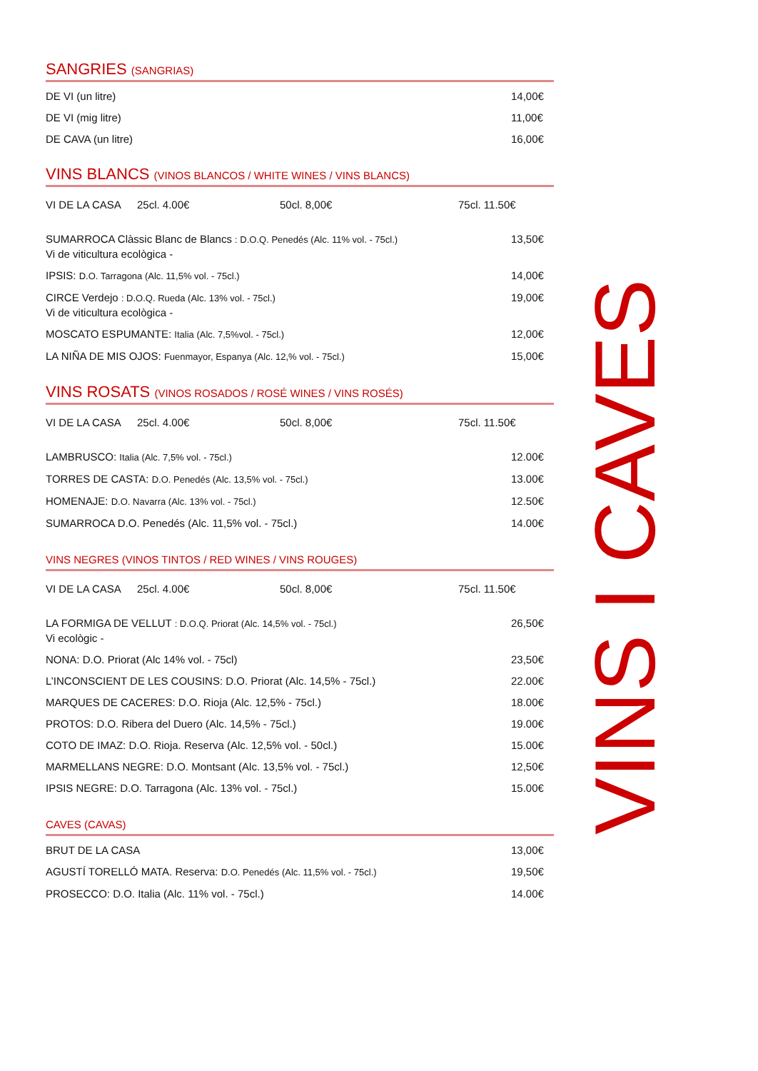SANGRIES (SANGRIAS)
DE VI (un litre) 14,00€
DE VI (mig litre) 11,00€
DE CAVA (un litre) 16,00€
VINS BLANCS (VINOS BLANCOS / WHITE WINES / VINS BLANCS)
VI DE LA CASA 25cl. 4.00€ 50cl. 8,00€ 75cl. 11.50€
SUMARROCA Clàssic Blanc de Blancs : D.O.Q. Penedés (Alc. 11% vol. - 75cl.)
Vi de viticultura ecològica - 13,50€
IPSIS: D.O. Tarragona (Alc. 11,5% vol. - 75cl.) 14,00€
CIRCE Verdejo : D.O.Q. Rueda (Alc. 13% vol. - 75cl.)
Vi de viticultura ecològica - 19,00€
MOSCATO ESPUMANTE: Italia (Alc. 7,5%vol. - 75cl.) 12,00€
LA NIÑA DE MIS OJOS: Fuenmayor, Espanya (Alc. 12,% vol. - 75cl.) 15,00€
VINS ROSATS (VINOS ROSADOS / ROSÉ WINES / VINS ROSÉS)
VI DE LA CASA 25cl. 4.00€ 50cl. 8,00€ 75cl. 11.50€
LAMBRUSCO: Italia (Alc. 7,5% vol. - 75cl.) 12.00€
TORRES DE CASTA: D.O. Penedés (Alc. 13,5% vol. - 75cl.) 13.00€
HOMENAJE: D.O. Navarra (Alc. 13% vol. - 75cl.) 12.50€
SUMARROCA D.O. Penedés (Alc. 11,5% vol. - 75cl.) 14.00€
VINS NEGRES (VINOS TINTOS / RED WINES / VINS ROUGES)
VI DE LA CASA 25cl. 4.00€ 50cl. 8,00€ 75cl. 11.50€
LA FORMIGA DE VELLUT : D.O.Q. Priorat (Alc. 14,5% vol. - 75cl.)
Vi ecològic - 26,50€
NONA: D.O. Priorat (Alc 14% vol. - 75cl) 23,50€
L’INCONSCIENT DE LES COUSINS: D.O. Priorat (Alc. 14,5% - 75cl.) 22.00€
MARQUES DE CACERES: D.O. Rioja (Alc. 12,5% - 75cl.) 18.00€
PROTOS: D.O. Ribera del Duero (Alc. 14,5% - 75cl.) 19.00€
COTO DE IMAZ: D.O. Rioja. Reserva (Alc. 12,5% vol. - 50cl.) 15.00€
MARMELLANS NEGRE: D.O. Montsant (Alc. 13,5% vol. - 75cl.) 12,50€
IPSIS NEGRE: D.O. Tarragona (Alc. 13% vol. - 75cl.) 15.00€
CAVES (CAVAS)
BRUT DE LA CASA 13,00€
AGUSTÍ TORELLÓ MATA. Reserva: D.O. Penedés (Alc. 11,5% vol. - 75cl.) 19,50€
PROSECCO: D.O. Italia (Alc. 11% vol. - 75cl.) 14.00€
VINS I CAVES